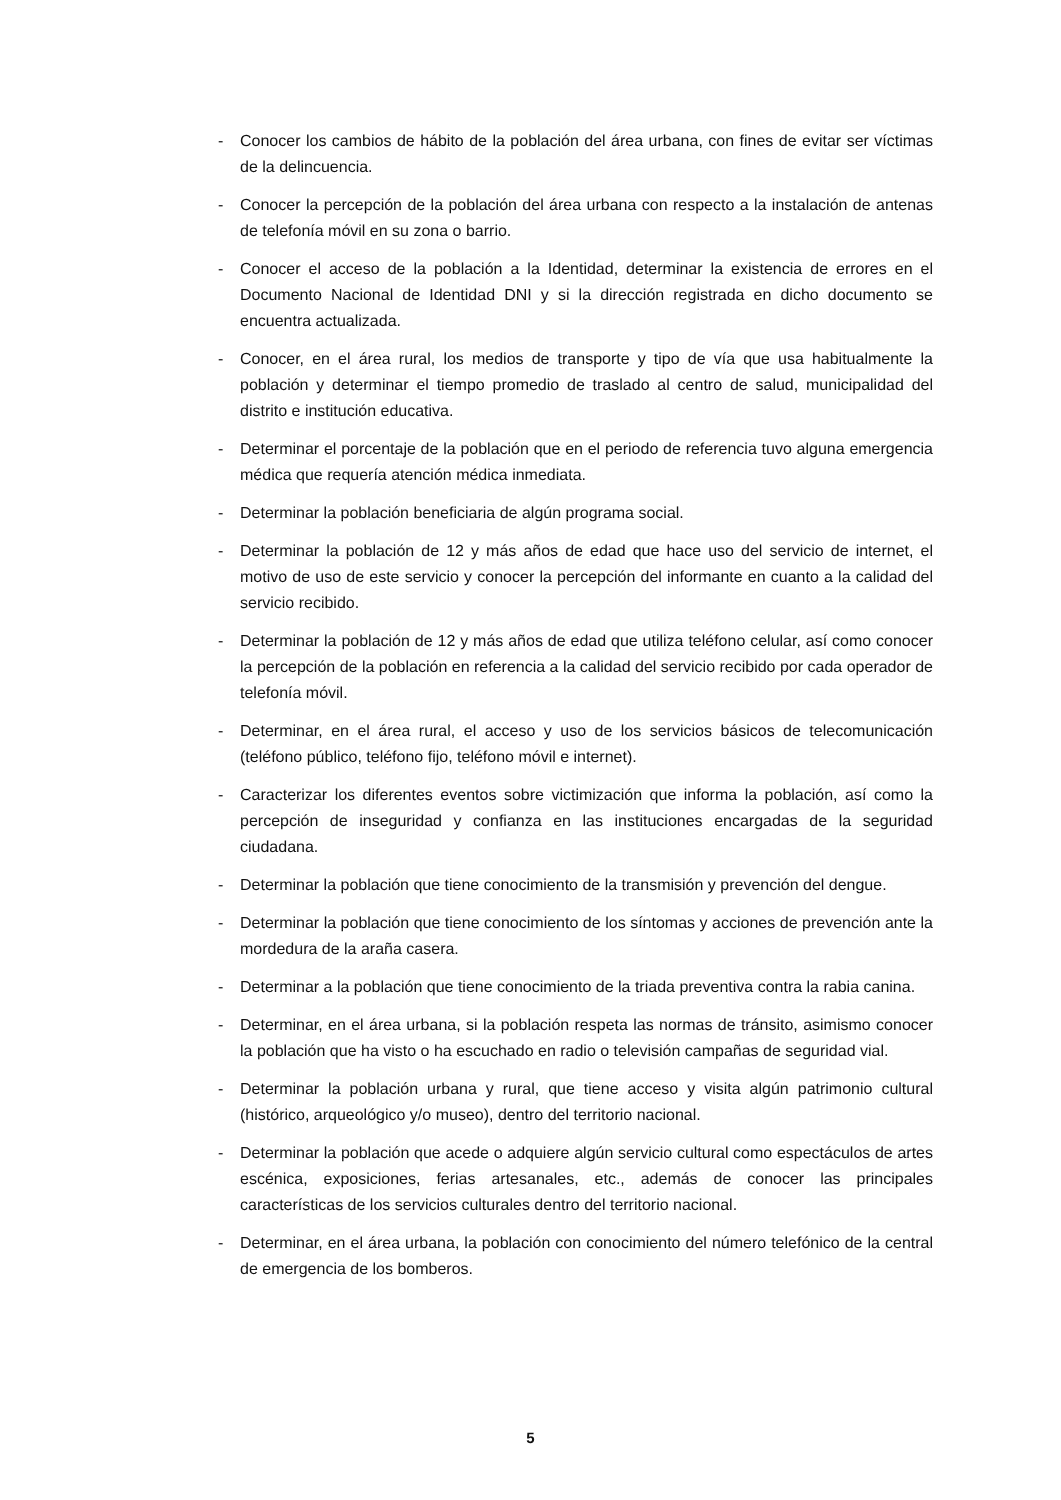- Conocer los cambios de hábito de la población del área urbana, con fines de evitar ser víctimas de la delincuencia.
- Conocer la percepción de la población del área urbana con respecto a la instalación de antenas de telefonía móvil en su zona o barrio.
- Conocer el acceso de la población a la Identidad, determinar la existencia de errores en el Documento Nacional de Identidad DNI y si la dirección registrada en dicho documento se encuentra actualizada.
- Conocer, en el área rural, los medios de transporte y tipo de vía que usa habitualmente la población y determinar el tiempo promedio de traslado al centro de salud, municipalidad del distrito e institución educativa.
- Determinar el porcentaje de la población que en el periodo de referencia tuvo alguna emergencia médica que requería atención médica inmediata.
- Determinar la población beneficiaria de algún programa social.
- Determinar la población de 12 y más años de edad que hace uso del servicio de internet, el motivo de uso de este servicio y conocer la percepción del informante en cuanto a la calidad del servicio recibido.
- Determinar la población de 12 y más años de edad que utiliza teléfono celular, así como conocer la percepción de la población en referencia a la calidad del servicio recibido por cada operador de telefonía móvil.
- Determinar, en el área rural, el acceso y uso de los servicios básicos de telecomunicación (teléfono público, teléfono fijo, teléfono móvil e internet).
- Caracterizar los diferentes eventos sobre victimización que informa la población, así como la percepción de inseguridad y confianza en las instituciones encargadas de la seguridad ciudadana.
- Determinar la población que tiene conocimiento de la transmisión y prevención del dengue.
- Determinar la población que tiene conocimiento de los síntomas y acciones de prevención ante la mordedura de la araña casera.
- Determinar a la población que tiene conocimiento de la triada preventiva contra la rabia canina.
- Determinar, en el área urbana, si la población respeta las normas de tránsito, asimismo conocer la población que ha visto o ha escuchado en radio o televisión campañas de seguridad vial.
- Determinar la población urbana y rural, que tiene acceso y visita algún patrimonio cultural (histórico, arqueológico y/o museo), dentro del territorio nacional.
- Determinar la población que acede o adquiere algún servicio cultural como espectáculos de artes escénica, exposiciones, ferias artesanales, etc., además de conocer las principales características de los servicios culturales dentro del territorio nacional.
- Determinar, en el área urbana, la población con conocimiento del número telefónico de la central de emergencia de los bomberos.
5